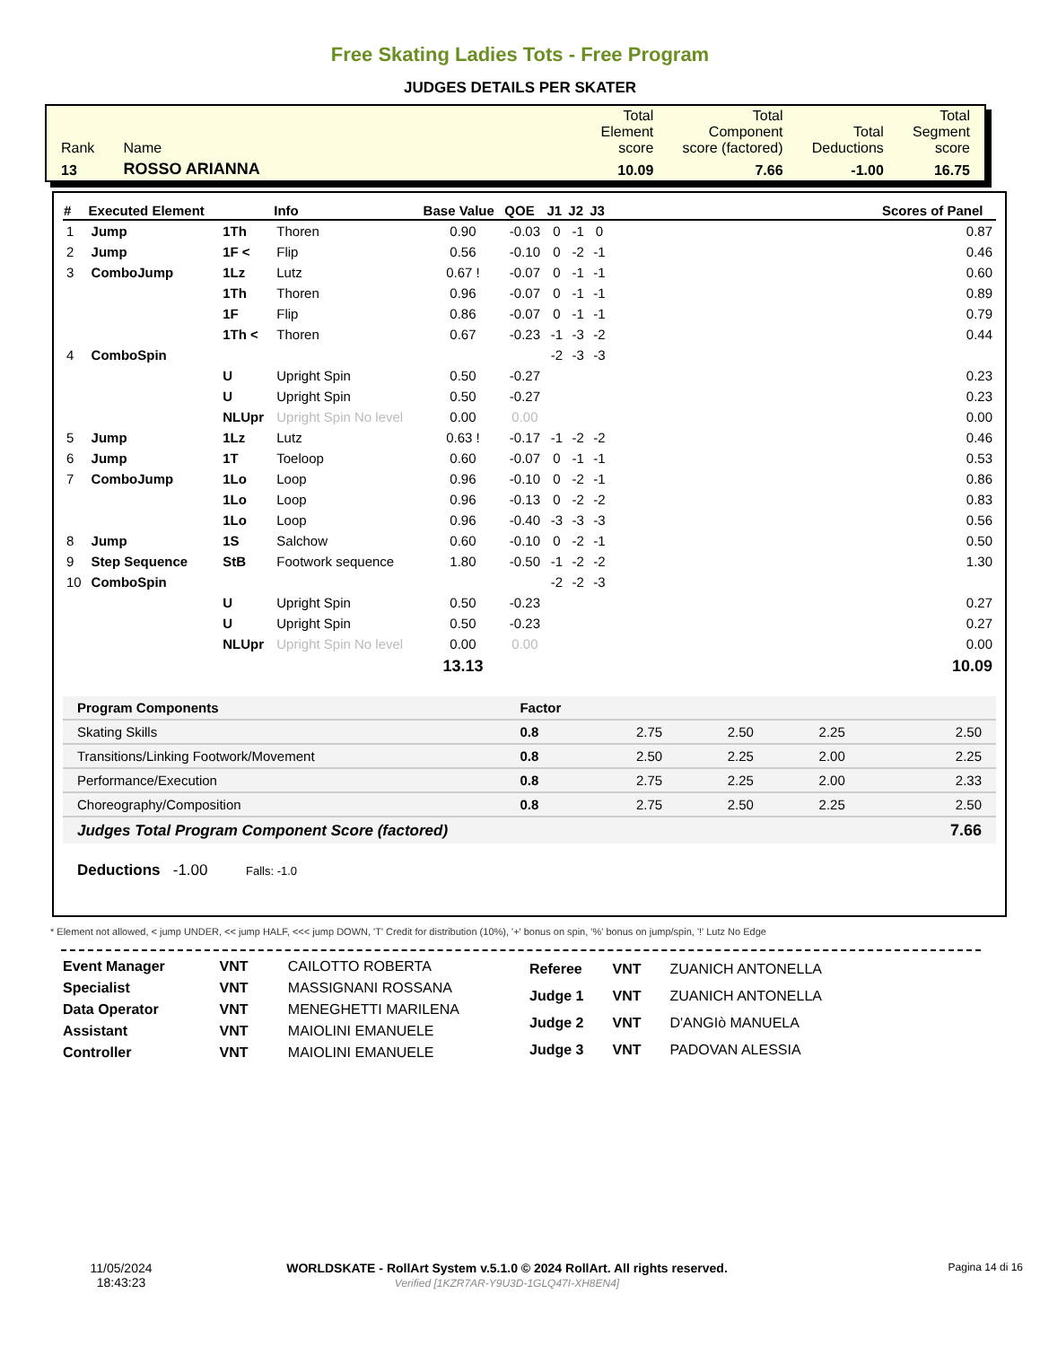Free Skating Ladies Tots - Free Program
JUDGES DETAILS PER SKATER
| Rank | Name | Total Element score | Total Component score (factored) | Total Deductions | Total Segment score |
| 13 | ROSSO ARIANNA | 10.09 | 7.66 | -1.00 | 16.75 |
| # | Executed Element | | Info | Base Value | QOE | J1 | J2 | J3 | | Scores of Panel |
| --- | --- | --- | --- | --- | --- | --- | --- | --- | --- | --- |
| 1 | Jump | 1Th | Thoren | 0.90 | -0.03 | 0 | -1 | 0 | | 0.87 |
| 2 | Jump | 1F < | Flip | 0.56 | -0.10 | 0 | -2 | -1 | | 0.46 |
| 3 | ComboJump | 1Lz | Lutz | 0.67 ! | -0.07 | 0 | -1 | -1 | | 0.60 |
| | | 1Th | Thoren | 0.96 | -0.07 | 0 | -1 | -1 | | 0.89 |
| | | 1F | Flip | 0.86 | -0.07 | 0 | -1 | -1 | | 0.79 |
| | | 1Th < | Thoren | 0.67 | -0.23 | -1 | -3 | -2 | | 0.44 |
| 4 | ComboSpin | | | | | -2 | -3 | -3 | | |
| | | U | Upright Spin | 0.50 | -0.27 | | | | | 0.23 |
| | | U | Upright Spin | 0.50 | -0.27 | | | | | 0.23 |
| | | NLUpr | Upright Spin No level | 0.00 | 0.00 | | | | | 0.00 |
| 5 | Jump | 1Lz | Lutz | 0.63 ! | -0.17 | -1 | -2 | -2 | | 0.46 |
| 6 | Jump | 1T | Toeloop | 0.60 | -0.07 | 0 | -1 | -1 | | 0.53 |
| 7 | ComboJump | 1Lo | Loop | 0.96 | -0.10 | 0 | -2 | -1 | | 0.86 |
| | | 1Lo | Loop | 0.96 | -0.13 | 0 | -2 | -2 | | 0.83 |
| | | 1Lo | Loop | 0.96 | -0.40 | -3 | -3 | -3 | | 0.56 |
| 8 | Jump | 1S | Salchow | 0.60 | -0.10 | 0 | -2 | -1 | | 0.50 |
| 9 | Step Sequence | StB | Footwork sequence | 1.80 | -0.50 | -1 | -2 | -2 | | 1.30 |
| 10 | ComboSpin | | | | | -2 | -2 | -3 | | |
| | | U | Upright Spin | 0.50 | -0.23 | | | | | 0.27 |
| | | U | Upright Spin | 0.50 | -0.23 | | | | | 0.27 |
| | | NLUpr | Upright Spin No level | 0.00 | 0.00 | | | | | 0.00 |
| | | | | 13.13 | | | | | | 10.09 |
| Program Components | Factor | | | | |
| Skating Skills | 0.8 | 2.75 | 2.50 | 2.25 | 2.50 |
| Transitions/Linking Footwork/Movement | 0.8 | 2.50 | 2.25 | 2.00 | 2.25 |
| Performance/Execution | 0.8 | 2.75 | 2.25 | 2.00 | 2.33 |
| Choreography/Composition | 0.8 | 2.75 | 2.50 | 2.25 | 2.50 |
| Judges Total Program Component Score (factored) | | | | | 7.66 |
Deductions -1.00 Falls: -1.0
* Element not allowed, < jump UNDER, << jump HALF, <<< jump DOWN, 'T' Credit for distribution (10%), '+' bonus on spin, '%' bonus on jump/spin, '!' Lutz No Edge
| Event Manager | VNT | CAILOTTO ROBERTA |
| Specialist | VNT | MASSIGNANI ROSSANA |
| Data Operator | VNT | MENEGHETTI MARILENA |
| Assistant | VNT | MAIOLINI EMANUELE |
| Controller | VNT | MAIOLINI EMANUELE |
| Referee | VNT | ZUANICH ANTONELLA |
| Judge 1 | VNT | ZUANICH ANTONELLA |
| Judge 2 | VNT | D'ANGIò MANUELA |
| Judge 3 | VNT | PADOVAN ALESSIA |
11/05/2024
18:43:23
WORLDSKATE - RollArt System v.5.1.0 © 2024 RollArt. All rights reserved.
Verified [1KZR7AR-Y9U3D-1GLQ47I-XH8EN4]
Pagina 14 di 16